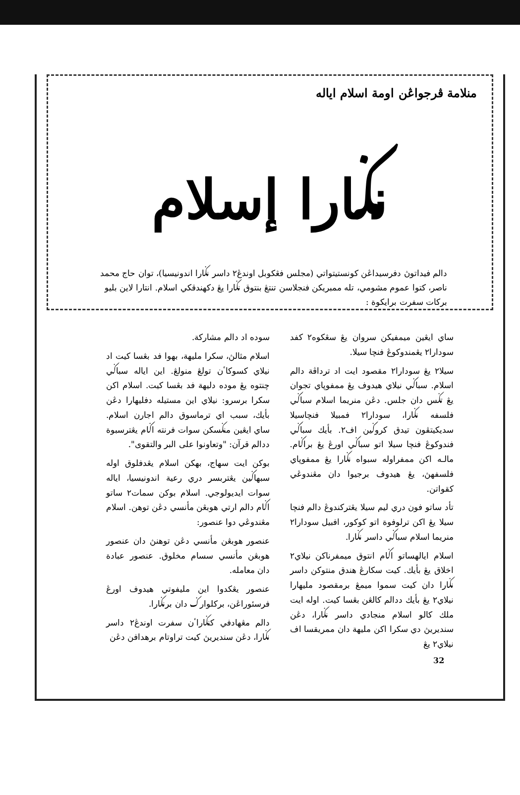منلامة ڤرجواڠن اومة اسلام اياله
نݢارا إسلام
دالم فيداتوڽ دفرسيداڠن كونستيتواتي (مجلس فڠكوبل اوندڠ٢ داسر نݢارا اندونيسيا)، توان حاج محمد ناصر، كتوا عموم مشومي، تله ممبريكن فنجلاسن تنتڠ بنتوق نݢارا يڠ دكهندقكي اسلام. انتارا لاين بليو بركات سفرت برايكوة :
ساي ايڠين ميمفيكن سروان يڠ سڠكوه٢ كفد سودارا٢ يڠمندوكوڠ فنچا سيلا.
سيلا٢ يڠ سودارا٢ مقصود ايت اد ترداڤة دالم اسلام. سباݢي نيلاي هيدوف يڠ ممفوڽاي تجوان يڠ تݢس دان جلس. دڠن منريما اسلام سباݢي فلسفه نݢارا، سودارا٢ فمبيلا فنچاسيلا سديكيتڤون تيدق كروݢين اف٢. بأيك سباݢي فندوكوڠ فنچا سيلا اتو سباݢي اورڠ يڠ براݢام. مالـه اكن ممفراوله سبواه نݢارا يڠ ممفوڽاي فلسفهڽ، يڠ هيدوف برجيوا دان مڠندوڠي كقواتن.
تأد ساتو فون دري ليم سيلا يڠتركندوڠ دالم فنچا سيلا يڠ اكن ترلوفوة اتو كوكور، افبيل سودارا٢ منريما اسلام سباݢي داسر نݢارا.
اسلام ايالهساتو اݢام انتوق ميمفرناكن نيلاي٢ اخلاق يڠ بأيك. كيت سكارڠ هندق منتوكن داسر نݢارا دان كيت سموا ميمڠ برمقصود مليهارا نيلاي٢ يڠ بأيك ددالم كالڠن بڠسا كيت. اوله ايت ملك كالو اسلام منجادي داسر نݢارا، دڠن سنديريڽ دي سكرا اكن مليهة دان ممريقسا اف نيلاي٢ يڠ
سوده اد دالم مشاركة.
اسلام مثالڽ، سكرا مليهة، بهوا فد بڠسا كيت اد نيلاي كسوكاٴن تولڠ منولڠ. اين اياله سباݢي چنتوه يڠ موده دليهة فد بڠسا كيت. اسلام اكن سكرا برسرو: نيلاي اين مستيله دفليهارا دڠن بأيك، سبب اي ترماسوق دالم اجارن اسلام. ساي ايڠين منݢسكن سوات فرنته اݢام يڠترسبوة ددالم قرآن: "وتعاونوا على البر والتقوى".
بوكن ايت سهاج، بهكن اسلام يڠدفلوق اوله سبهاݢين يڠتربسر دري رعية اندونيسيا، اياله سوات ايديولوجي. اسلام بوكن سمات٢ ساتو اݢام دالم ارتي هوبڠن مأنسي دڠن توهن. اسلام مڠندوڠي دوا عنصور:
عنصور هوبڠن مأنسي دڠن توهنڽ دان عنصور هوبڠن مأنسي سسام مخلوق. عنصور عبادة دان معامله.
عنصور يڠكدوا اين مليفوتي هيدوف اورڠ فرسئوراڠن، بركلوارݢ دان برنݢارا.
دالم مڠهادفي كنݢاراٴن سفرت اوندڠ٢ داسر نݢارا، دڠن سنديريڽ كيت تراوتام برهدافن دڠن
32